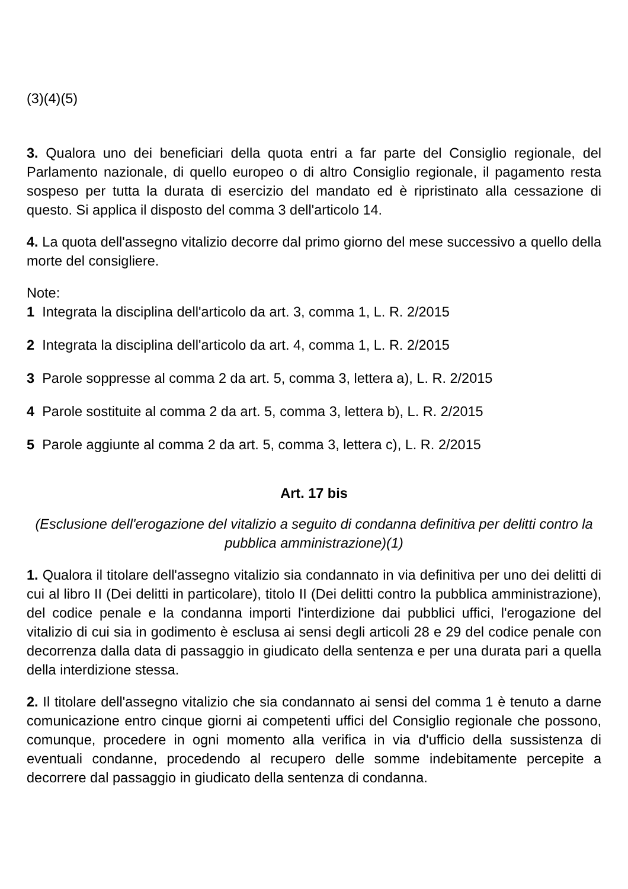(3)(4)(5)
3. Qualora uno dei beneficiari della quota entri a far parte del Consiglio regionale, del Parlamento nazionale, di quello europeo o di altro Consiglio regionale, il pagamento resta sospeso per tutta la durata di esercizio del mandato ed è ripristinato alla cessazione di questo. Si applica il disposto del comma 3 dell'articolo 14.
4. La quota dell'assegno vitalizio decorre dal primo giorno del mese successivo a quello della morte del consigliere.
Note:
1 Integrata la disciplina dell'articolo da art. 3, comma 1, L. R. 2/2015
2 Integrata la disciplina dell'articolo da art. 4, comma 1, L. R. 2/2015
3 Parole soppresse al comma 2 da art. 5, comma 3, lettera a), L. R. 2/2015
4 Parole sostituite al comma 2 da art. 5, comma 3, lettera b), L. R. 2/2015
5 Parole aggiunte al comma 2 da art. 5, comma 3, lettera c), L. R. 2/2015
Art. 17 bis
(Esclusione dell'erogazione del vitalizio a seguito di condanna definitiva per delitti contro la pubblica amministrazione)(1)
1. Qualora il titolare dell'assegno vitalizio sia condannato in via definitiva per uno dei delitti di cui al libro II (Dei delitti in particolare), titolo II (Dei delitti contro la pubblica amministrazione), del codice penale e la condanna importi l'interdizione dai pubblici uffici, l'erogazione del vitalizio di cui sia in godimento è esclusa ai sensi degli articoli 28 e 29 del codice penale con decorrenza dalla data di passaggio in giudicato della sentenza e per una durata pari a quella della interdizione stessa.
2. Il titolare dell'assegno vitalizio che sia condannato ai sensi del comma 1 è tenuto a darne comunicazione entro cinque giorni ai competenti uffici del Consiglio regionale che possono, comunque, procedere in ogni momento alla verifica in via d'ufficio della sussistenza di eventuali condanne, procedendo al recupero delle somme indebitamente percepite a decorrere dal passaggio in giudicato della sentenza di condanna.